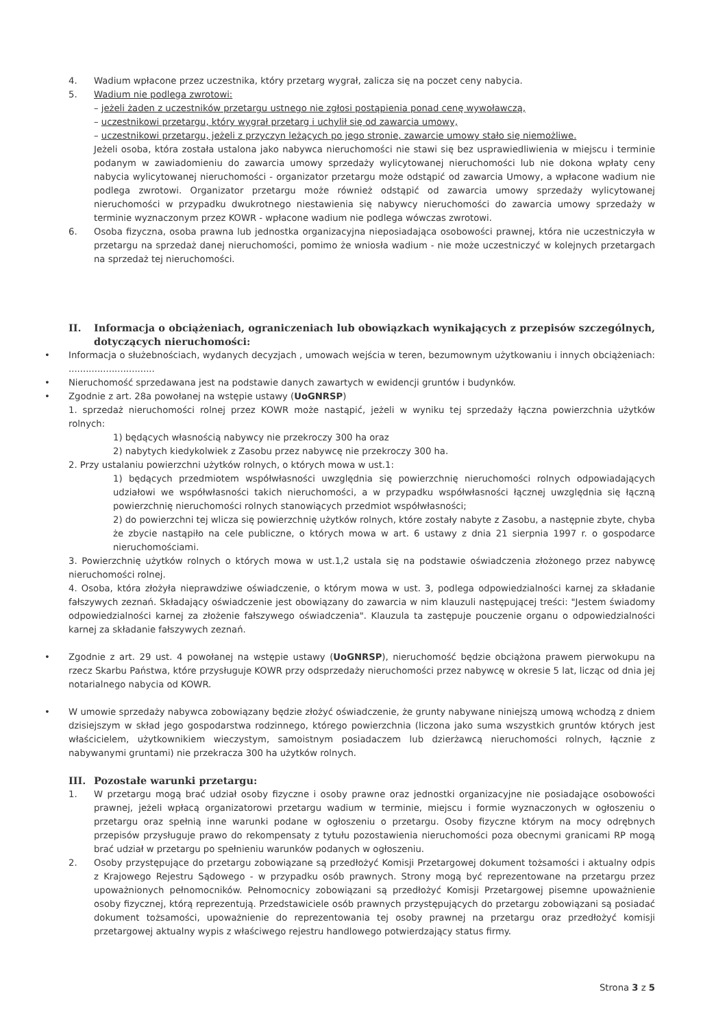4. Wadium wpłacone przez uczestnika, który przetarg wygrał, zalicza się na poczet ceny nabycia.
5. Wadium nie podlega zwrotowi:
– jeżeli żaden z uczestników przetargu ustnego nie zgłosi postąpienia ponad cenę wywoławczą,
– uczestnikowi przetargu, który wygrał przetarg i uchylił się od zawarcia umowy,
– uczestnikowi przetargu, jeżeli z przyczyn leżących po jego stronie, zawarcie umowy stało się niemożliwe.
Jeżeli osoba, która została ustalona jako nabywca nieruchomości nie stawi się bez usprawiedliwienia w miejscu i terminie podanym w zawiadomieniu do zawarcia umowy sprzedaży wylicytowanej nieruchomości lub nie dokona wpłaty ceny nabycia wylicytowanej nieruchomości - organizator przetargu może odstąpić od zawarcia Umowy, a wpłacone wadium nie podlega zwrotowi. Organizator przetargu może również odstąpić od zawarcia umowy sprzedaży wylicytowanej nieruchomości w przypadku dwukrotnego niestawienia się nabywcy nieruchomości do zawarcia umowy sprzedaży w terminie wyznaczonym przez KOWR - wpłacone wadium nie podlega wówczas zwrotowi.
6. Osoba fizyczna, osoba prawna lub jednostka organizacyjna nieposiadająca osobowości prawnej, która nie uczestniczyła w przetargu na sprzedaż danej nieruchomości, pomimo że wniosła wadium - nie może uczestniczyć w kolejnych przetargach na sprzedaż tej nieruchomości.
II. Informacja o obciążeniach, ograniczeniach lub obowiązkach wynikających z przepisów szczególnych, dotyczących nieruchomości:
• Informacja o służebnościach, wydanych decyzjach , umowach wejścia w teren, bezumownym użytkowaniu i innych obciążeniach: ..............................
• Nieruchomość sprzedawana jest na podstawie danych zawartych w ewidencji gruntów i budynków.
• Zgodnie z art. 28a powołanej na wstępie ustawy (UoGNRSP)
1. sprzedaż nieruchomości rolnej przez KOWR może nastąpić, jeżeli w wyniku tej sprzedaży łączna powierzchnia użytków rolnych:
1) będących własnością nabywcy nie przekroczy 300 ha oraz
2) nabytych kiedykolwiek z Zasobu przez nabywcę nie przekroczy 300 ha.
2. Przy ustalaniu powierzchni użytków rolnych, o których mowa w ust.1:
1) będących przedmiotem współwłasności uwzględnia się powierzchnię nieruchomości rolnych odpowiadających udziałowi we współwłasności takich nieruchomości, a w przypadku współwłasności łącznej uwzględnia się łączną powierzchnię nieruchomości rolnych stanowiących przedmiot współwłasności;
2) do powierzchni tej wlicza się powierzchnię użytków rolnych, które zostały nabyte z Zasobu, a następnie zbyte, chyba że zbycie nastąpiło na cele publiczne, o których mowa w art. 6 ustawy z dnia 21 sierpnia 1997 r. o gospodarce nieruchomościami.
3. Powierzchnię użytków rolnych o których mowa w ust.1,2 ustala się na podstawie oświadczenia złożonego przez nabywcę nieruchomości rolnej.
4. Osoba, która złożyła nieprawdziwe oświadczenie, o którym mowa w ust. 3, podlega odpowiedzialności karnej za składanie fałszywych zeznań. Składający oświadczenie jest obowiązany do zawarcia w nim klauzuli następującej treści: "Jestem świadomy odpowiedzialności karnej za złożenie fałszywego oświadczenia". Klauzula ta zastępuje pouczenie organu o odpowiedzialności karnej za składanie fałszywych zeznań.
• Zgodnie z art. 29 ust. 4 powołanej na wstępie ustawy (UoGNRSP), nieruchomość będzie obciążona prawem pierwokupu na rzecz Skarbu Państwa, które przysługuje KOWR przy odsprzedaży nieruchomości przez nabywcę w okresie 5 lat, licząc od dnia jej notarialnego nabycia od KOWR.
• W umowie sprzedaży nabywca zobowiązany będzie złożyć oświadczenie, że grunty nabywane niniejszą umową wchodzą z dniem dzisiejszym w skład jego gospodarstwa rodzinnego, którego powierzchnia (liczona jako suma wszystkich gruntów których jest właścicielem, użytkownikiem wieczystym, samoistnym posiadaczem lub dzierżawcą nieruchomości rolnych, łącznie z nabywanymi gruntami) nie przekracza 300 ha użytków rolnych.
III. Pozostałe warunki przetargu:
1. W przetargu mogą brać udział osoby fizyczne i osoby prawne oraz jednostki organizacyjne nie posiadające osobowości prawnej, jeżeli wpłacą organizatorowi przetargu wadium w terminie, miejscu i formie wyznaczonych w ogłoszeniu o przetargu oraz spełnią inne warunki podane w ogłoszeniu o przetargu. Osoby fizyczne którym na mocy odrębnych przepisów przysługuje prawo do rekompensaty z tytułu pozostawienia nieruchomości poza obecnymi granicami RP mogą brać udział w przetargu po spełnieniu warunków podanych w ogłoszeniu.
2. Osoby przystępujące do przetargu zobowiązane są przedłożyć Komisji Przetargowej dokument tożsamości i aktualny odpis z Krajowego Rejestru Sądowego - w przypadku osób prawnych. Strony mogą być reprezentowane na przetargu przez upoważnionych pełnomocników. Pełnomocnicy zobowiązani są przedłożyć Komisji Przetargowej pisemne upoważnienie osoby fizycznej, którą reprezentują. Przedstawiciele osób prawnych przystępujących do przetargu zobowiązani są posiadać dokument tożsamości, upoważnienie do reprezentowania tej osoby prawnej na przetargu oraz przedłożyć komisji przetargowej aktualny wypis z właściwego rejestru handlowego potwierdzający status firmy.
Strona 3 z 5